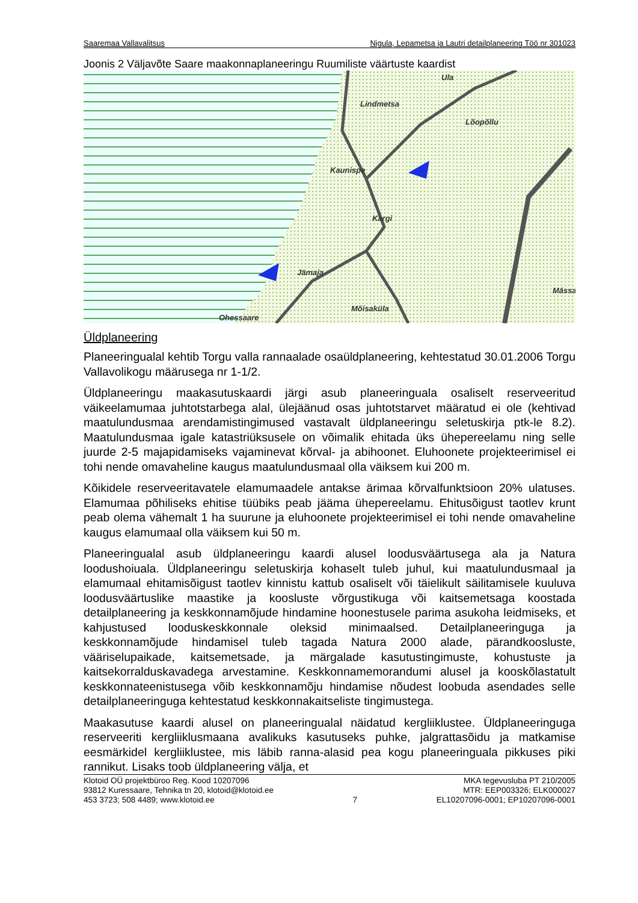Saaremaa Vallavalitsus Nigula, Lepametsa ja Lautri detailplaneering Töö nr 301023
Joonis 2 Väljavõte Saare maakonnaplaneeringu Ruumiliste väärtuste kaardist
Ula
Lindmetsa
Lõopõllu
Kaunispe
Kargi
Jämaja
Mässa
Mõisaküla
Ohessaare
Üldplaneering
Planeeringualal kehtib Torgu valla rannaalade osaüldplaneering, kehtestatud 30.01.2006 Torgu Vallavolikogu määrusega nr 1-1/2.
Üldplaneeringu maakasutuskaardi järgi asub planeeringuala osaliselt reserveeritud väikeelamumaa juhtotstarbega alal, ülejäänud osas juhtotstarvet määratud ei ole (kehtivad maatulundusmaa arendamistingimused vastavalt üldplaneeringu seletuskirja ptk-le 8.2). Maatulundusmaa igale katastriüksusele on võimalik ehitada üks ühepereelamu ning selle juurde 2-5 majapidamiseks vajaminevat kõrval- ja abihoonet. Eluhoonete projekteerimisel ei tohi nende omavaheline kaugus maatulundusmaal olla väiksem kui 200 m.
Kõikidele reserveeritavatele elamumaadele antakse ärimaa kõrvalfunktsioon 20% ulatuses. Elamumaa põhiliseks ehitise tüübiks peab jääma ühepereelamu. Ehitusõigust taotlev krunt peab olema vähemalt 1 ha suurune ja eluhoonete projekteerimisel ei tohi nende omavaheline kaugus elamumaal olla väiksem kui 50 m.
Planeeringualal asub üldplaneeringu kaardi alusel loodusväärtusega ala ja Natura loodushoiuala. Üldplaneeringu seletuskirja kohaselt tuleb juhul, kui maatulundusmaal ja elamumaal ehitamisõigust taotlev kinnistu kattub osaliselt või täielikult säilitamisele kuuluva loodusväärtuslike maastike ja koosluste võrgustikuga või kaitsemetsaga koostada detailplaneering ja keskkonnamõjude hindamine hoonestusele parima asukoha leidmiseks, et kahjustused looduskeskkonnale oleksid minimaalsed. Detailplaneeringuga ja keskkonnamõjude hindamisel tuleb tagada Natura 2000 alade, pärandkoosluste, vääriselupaikade, kaitsemetsade, ja märgalade kasutustingimuste, kohustuste ja kaitsekorralduskavadega arvestamine. Keskkonnamemorandumi alusel ja kooskõlastatult keskkonnateenistusega võib keskkonnamõju hindamise nõudest loobuda asendades selle detailplaneeringuga kehtestatud keskkonnakaitseliste tingimustega.
Maakasutuse kaardi alusel on planeeringualal näidatud kergliiklustee. Üldplaneeringuga reserveeriti kergliiklusmaana avalikuks kasutuseks puhke, jalgrattasõidu ja matkamise eesmärkidel kergliiklustee, mis läbib ranna-alasid pea kogu planeeringuala pikkuses piki rannikut. Lisaks toob üldplaneering välja, et
Klotoid OÜ projektbüroo Reg. Kood 10207096
93812 Kuressaare, Tehnika tn 20, klotoid@klotoid.ee
453 3723; 508 4489; www.klotoid.ee
7 MKA tegevusluba PT 210/2005
MTR: EEP003326; ELK000027
EL10207096-0001; EP10207096-0001